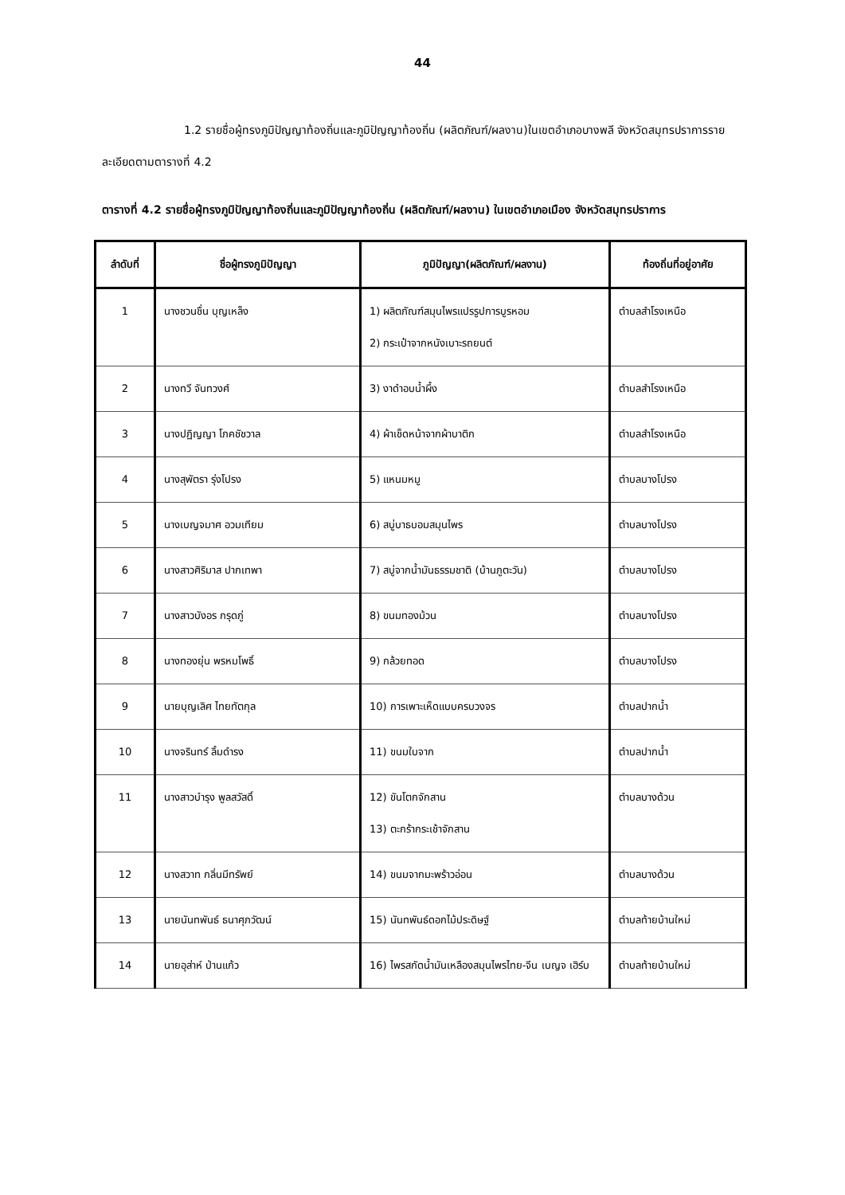44
1.2 รายชื่อผู้ทรงภูมิปัญญาท้องถิ่นและภูมิปัญญาท้องถิ่น (ผลิตภัณฑ์/ผลงาน)ในเขตอำเภอบางพลี จังหวัดสมุทรปราการรายละเอียดตามตารางที่ 4.2
ตารางที่ 4.2 รายชื่อผู้ทรงภูมิปัญญาท้องถิ่นและภูมิปัญญาท้องถิ่น (ผลิตภัณฑ์/ผลงาน) ในเขตอำเภอเมือง จังหวัดสมุทรปราการ
| ลำดับที่ | ชื่อผู้ทรงภูมิปัญญา | ภูมิปัญญา(ผลิตภัณฑ์/ผลงาน) | ท้องถิ่นที่อยู่อาศัย |
| --- | --- | --- | --- |
| 1 | นางชวนชื่น บุญเหล็ง | 1) ผลิตภัณฑ์สมุนไพรแปรรูปการบูรหอม 2) กระเป๋าจากหนังเบาะรถยนต์ | ตำบลสำโรงเหนือ |
| 2 | นางทวี จันทวงศ์ | 3) งาดำอบน้ำผึ้ง | ตำบลสำโรงเหนือ |
| 3 | นางปฏิญญา โภคชัชวาล | 4) ผ้าเช็ดหน้าจากผ้าบาติก | ตำบลสำโรงเหนือ |
| 4 | นางสุพัตรา รุ่งโปรง | 5) แหนมหมู | ตำบลบางโปรง |
| 5 | นางเบญจมาศ อวมเทียม | 6) สบู่บาธบอมสมุนไพร | ตำบลบางโปรง |
| 6 | นางสาวศิริมาส ปากเทพา | 7) สบู่จากน้ำมันธรรมชาติ (บ้านภูตะวัน) | ตำบลบางโปรง |
| 7 | นางสาวบังอร กรุดภู่ | 8) ขนมทองม้วน | ตำบลบางโปรง |
| 8 | นางทองยุ่น พรหมโพธิ์ | 9) กล้วยทอด | ตำบลบางโปรง |
| 9 | นายบุญเลิศ ไทยทัตกุล | 10) การเพาะเห็ดแบบครบวงจร | ตำบลปากน้ำ |
| 10 | นางจรินทร์ ลิ้มดำรง | 11) ขนมใบจาก | ตำบลปากน้ำ |
| 11 | นางสาวบำรุง พูลสวัสดิ์ | 12) ขันโตกจักสาน 13) ตะกร้ากระเช้าจักสาน | ตำบลบางด้วน |
| 12 | นางสวาท กลิ่นมีทรัพย์ | 14) ขนมจากมะพร้าวอ่อน | ตำบลบางด้วน |
| 13 | นายนันทพันธ์ ธนาศุภวัฒน์ | 15) นันทพันธ์ดอกไม้ประดิษฐ์ | ตำบลท้ายบ้านใหม่ |
| 14 | นายอุส่าห์ ป่านแก้ว | 16) ไพรสกัดน้ำมันเหลืองสมุนไพรไทย-จีน เบญจ เฮิร์บ | ตำบลท้ายบ้านใหม่ |